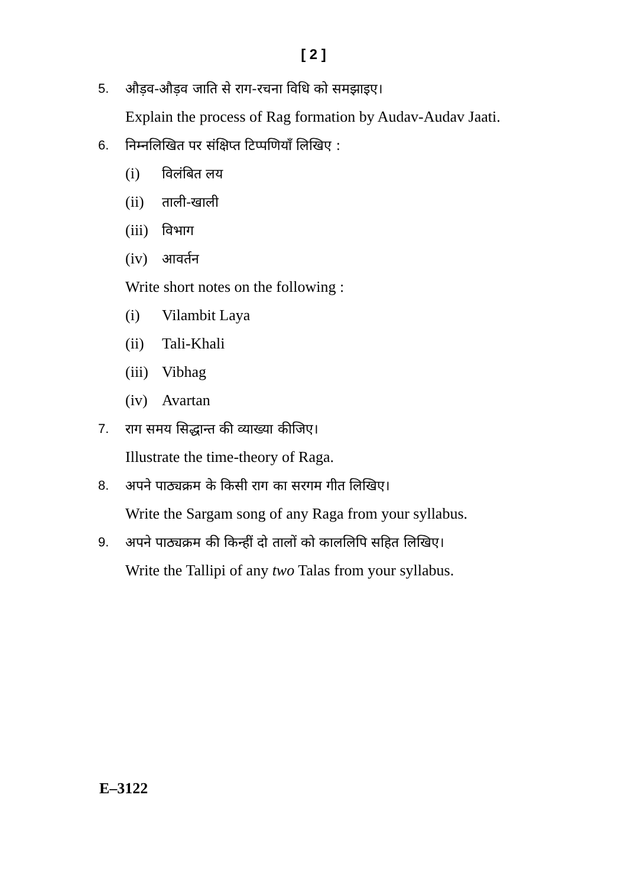[ 2 ]
5. औड़व-औड़व जाति से राग-रचना विधि को समझाइए।
Explain the process of Rag formation by Audav-Audav Jaati.
6. निम्नलिखित पर संक्षिप्त टिप्पणियाँ लिखिए :
(i) विलंबित लय
(ii) ताली-खाली
(iii) विभाग
(iv) आवर्तन
Write short notes on the following :
(i) Vilambit Laya
(ii) Tali-Khali
(iii) Vibhag
(iv) Avartan
7. राग समय सिद्धान्त की व्याख्या कीजिए।
Illustrate the time-theory of Raga.
8. अपने पाठ्यक्रम के किसी राग का सरगम गीत लिखिए।
Write the Sargam song of any Raga from your syllabus.
9. अपने पाठ्यक्रम की किन्हीं दो तालों को काललिपि सहित लिखिए।
Write the Tallipi of any two Talas from your syllabus.
E–3122